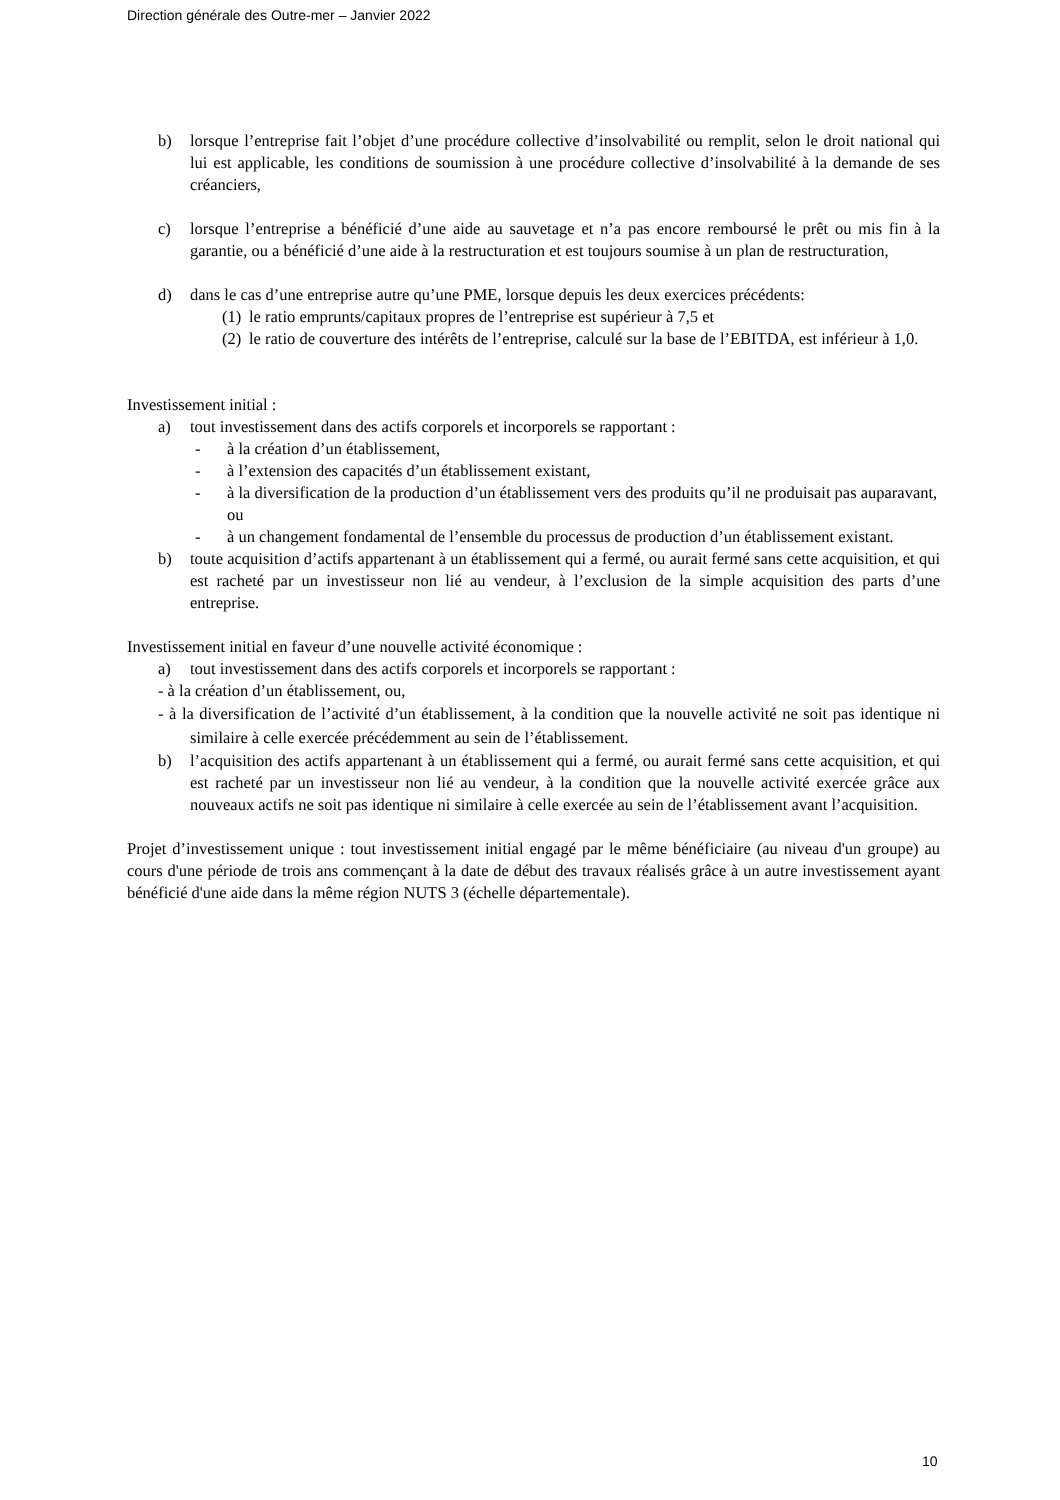Direction générale des Outre-mer – Janvier 2022
b) lorsque l’entreprise fait l’objet d’une procédure collective d’insolvabilité ou remplit, selon le droit national qui lui est applicable, les conditions de soumission à une procédure collective d’insolvabilité à la demande de ses créanciers,
c) lorsque l’entreprise a bénéficié d’une aide au sauvetage et n’a pas encore remboursé le prêt ou mis fin à la garantie, ou a bénéficié d’une aide à la restructuration et est toujours soumise à un plan de restructuration,
d) dans le cas d’une entreprise autre qu’une PME, lorsque depuis les deux exercices précédents:
(1) le ratio emprunts/capitaux propres de l’entreprise est supérieur à 7,5 et
(2) le ratio de couverture des intérêts de l’entreprise, calculé sur la base de l’EBITDA, est inférieur à 1,0.
Investissement initial :
a) tout investissement dans des actifs corporels et incorporels se rapportant :
- à la création d’un établissement,
- à l’extension des capacités d’un établissement existant,
- à la diversification de la production d’un établissement vers des produits qu’il ne produisait pas auparavant, ou
- à un changement fondamental de l’ensemble du processus de production d’un établissement existant.
b) toute acquisition d’actifs appartenant à un établissement qui a fermé, ou aurait fermé sans cette acquisition, et qui est racheté par un investisseur non lié au vendeur, à l’exclusion de la simple acquisition des parts d’une entreprise.
Investissement initial en faveur d’une nouvelle activité économique :
a) tout investissement dans des actifs corporels et incorporels se rapportant :
- à la création d’un établissement, ou,
- à la diversification de l’activité d’un établissement, à la condition que la nouvelle activité ne soit pas identique ni similaire à celle exercée précédemment au sein de l’établissement.
b) l’acquisition des actifs appartenant à un établissement qui a fermé, ou aurait fermé sans cette acquisition, et qui est racheté par un investisseur non lié au vendeur, à la condition que la nouvelle activité exercée grâce aux nouveaux actifs ne soit pas identique ni similaire à celle exercée au sein de l’établissement avant l’acquisition.
Projet d’investissement unique : tout investissement initial engagé par le même bénéficiaire (au niveau d'un groupe) au cours d'une période de trois ans commençant à la date de début des travaux réalisés grâce à un autre investissement ayant bénéficié d'une aide dans la même région NUTS 3 (échelle départementale).
10